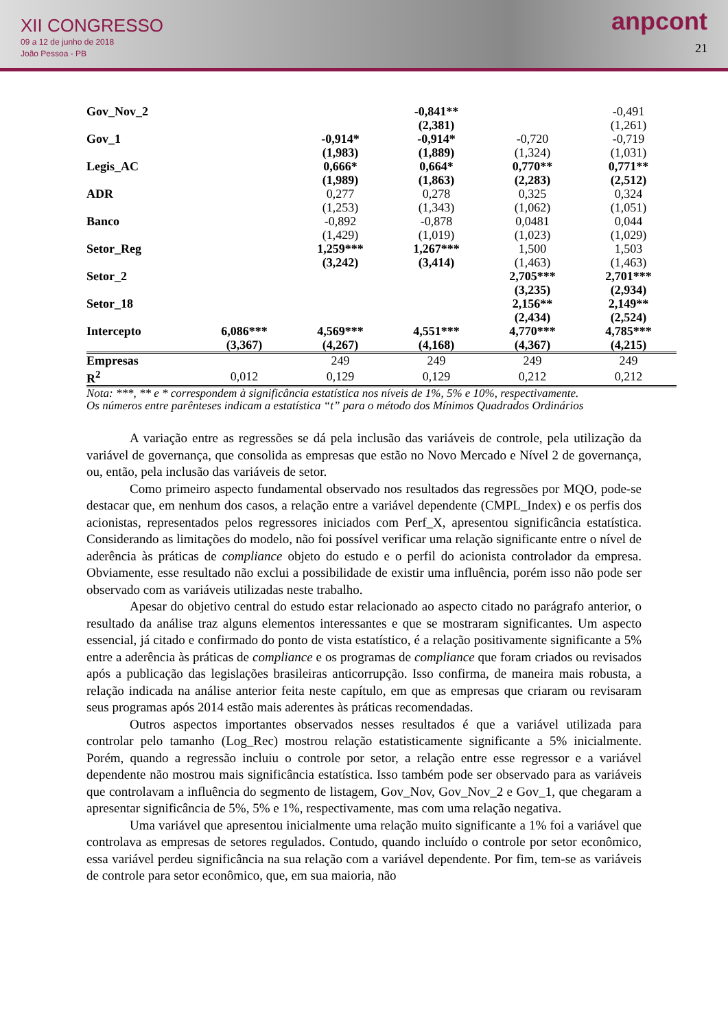XII CONGRESSO
09 a 12 de junho de 2018
João Pessoa - PB
anpcont
21
| Gov_Nov_2 | | | -0,841** | | -0,491 |
| | | | (2,381) | | (1,261) |
| Gov_1 | | -0,914* | -0,914* | -0,720 | -0,719 |
| | | (1,983) | (1,889) | (1,324) | (1,031) |
| Legis_AC | | 0,666* | 0,664* | 0,770** | 0,771** |
| | | (1,989) | (1,863) | (2,283) | (2,512) |
| ADR | | 0,277 | 0,278 | 0,325 | 0,324 |
| | | (1,253) | (1,343) | (1,062) | (1,051) |
| Banco | | -0,892 | -0,878 | 0,0481 | 0,044 |
| | | (1,429) | (1,019) | (1,023) | (1,029) |
| Setor_Reg | | 1,259*** | 1,267*** | 1,500 | 1,503 |
| | | (3,242) | (3,414) | (1,463) | (1,463) |
| Setor_2 | | | | 2,705*** | 2,701*** |
| | | | | (3,235) | (2,934) |
| Setor_18 | | | | 2,156** | 2,149** |
| | | | | (2,434) | (2,524) |
| Intercepto | 6,086*** | 4,569*** | 4,551*** | 4,770*** | 4,785*** |
| | (3,367) | (4,267) | (4,168) | (4,367) | (4,215) |
| Empresas | | 249 | 249 | 249 | 249 |
| R<sup>2</sup> | 0,012 | 0,129 | 0,129 | 0,212 | 0,212 |
Nota: ***, ** e * correspondem à significância estatística nos níveis de 1%, 5% e 10%, respectivamente.
Os números entre parênteses indicam a estatística “t” para o método dos Mínimos Quadrados Ordinários
A variação entre as regressões se dá pela inclusão das variáveis de controle, pela utilização da variável de governança, que consolida as empresas que estão no Novo Mercado e Nível 2 de governança, ou, então, pela inclusão das variáveis de setor.
Como primeiro aspecto fundamental observado nos resultados das regressões por MQO, pode-se destacar que, em nenhum dos casos, a relação entre a variável dependente (CMPL_Index) e os perfis dos acionistas, representados pelos regressores iniciados com Perf_X, apresentou significância estatística. Considerando as limitações do modelo, não foi possível verificar uma relação significante entre o nível de aderência às práticas de compliance objeto do estudo e o perfil do acionista controlador da empresa. Obviamente, esse resultado não exclui a possibilidade de existir uma influência, porém isso não pode ser observado com as variáveis utilizadas neste trabalho.
Apesar do objetivo central do estudo estar relacionado ao aspecto citado no parágrafo anterior, o resultado da análise traz alguns elementos interessantes e que se mostraram significantes. Um aspecto essencial, já citado e confirmado do ponto de vista estatístico, é a relação positivamente significante a 5% entre a aderência às práticas de compliance e os programas de compliance que foram criados ou revisados após a publicação das legislações brasileiras anticorrupção. Isso confirma, de maneira mais robusta, a relação indicada na análise anterior feita neste capítulo, em que as empresas que criaram ou revisaram seus programas após 2014 estão mais aderentes às práticas recomendadas.
Outros aspectos importantes observados nesses resultados é que a variável utilizada para controlar pelo tamanho (Log_Rec) mostrou relação estatisticamente significante a 5% inicialmente. Porém, quando a regressão incluiu o controle por setor, a relação entre esse regressor e a variável dependente não mostrou mais significância estatística. Isso também pode ser observado para as variáveis que controlavam a influência do segmento de listagem, Gov_Nov, Gov_Nov_2 e Gov_1, que chegaram a apresentar significância de 5%, 5% e 1%, respectivamente, mas com uma relação negativa.
Uma variável que apresentou inicialmente uma relação muito significante a 1% foi a variável que controlava as empresas de setores regulados. Contudo, quando incluído o controle por setor econômico, essa variável perdeu significância na sua relação com a variável dependente. Por fim, tem-se as variáveis de controle para setor econômico, que, em sua maioria, não